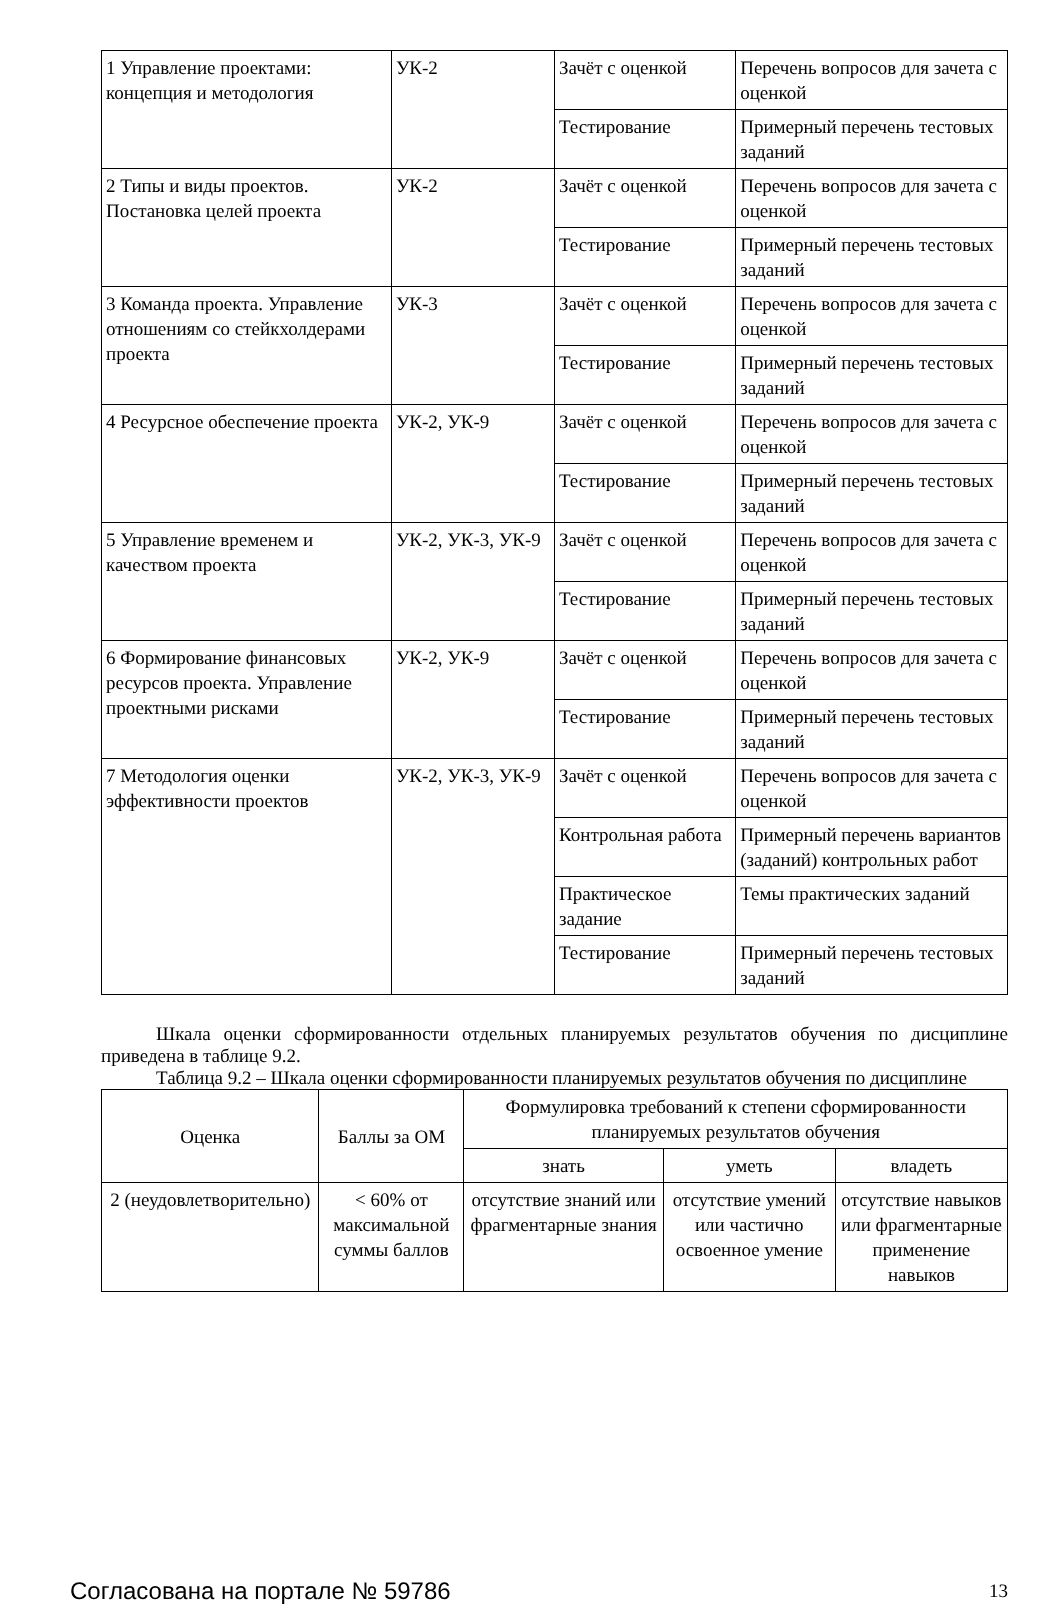| 1 Управление проектами: концепция и методология | УК-2 | Зачёт с оценкой | Перечень вопросов для зачета с оценкой |
| | | Тестирование | Примерный перечень тестовых заданий |
| 2 Типы и виды проектов. Постановка целей проекта | УК-2 | Зачёт с оценкой | Перечень вопросов для зачета с оценкой |
| | | Тестирование | Примерный перечень тестовых заданий |
| 3 Команда проекта. Управление отношениям со стейкхолдерами проекта | УК-3 | Зачёт с оценкой | Перечень вопросов для зачета с оценкой |
| | | Тестирование | Примерный перечень тестовых заданий |
| 4 Ресурсное обеспечение проекта | УК-2, УК-9 | Зачёт с оценкой | Перечень вопросов для зачета с оценкой |
| | | Тестирование | Примерный перечень тестовых заданий |
| 5 Управление временем и качеством проекта | УК-2, УК-3, УК-9 | Зачёт с оценкой | Перечень вопросов для зачета с оценкой |
| | | Тестирование | Примерный перечень тестовых заданий |
| 6 Формирование финансовых ресурсов проекта. Управление проектными рисками | УК-2, УК-9 | Зачёт с оценкой | Перечень вопросов для зачета с оценкой |
| | | Тестирование | Примерный перечень тестовых заданий |
| 7 Методология оценки эффективности проектов | УК-2, УК-3, УК-9 | Зачёт с оценкой | Перечень вопросов для зачета с оценкой |
| | | Контрольная работа | Примерный перечень вариантов (заданий) контрольных работ |
| | | Практическое задание | Темы практических заданий |
| | | Тестирование | Примерный перечень тестовых заданий |
Шкала оценки сформированности отдельных планируемых результатов обучения по дисциплине приведена в таблице 9.2.
Таблица 9.2 – Шкала оценки сформированности планируемых результатов обучения по дисциплине
| Оценка | Баллы за ОМ | Формулировка требований к степени сформированности планируемых результатов обучения | | |
| --- | --- | --- | --- | --- |
| | | знать | уметь | владеть |
| 2 (неудовлетворительно) | < 60% от максимальной суммы баллов | отсутствие знаний или фрагментарные знания | отсутствие умений или частично освоенное умение | отсутствие навыков или фрагментарные применение навыков |
Согласована на портале № 59786 13